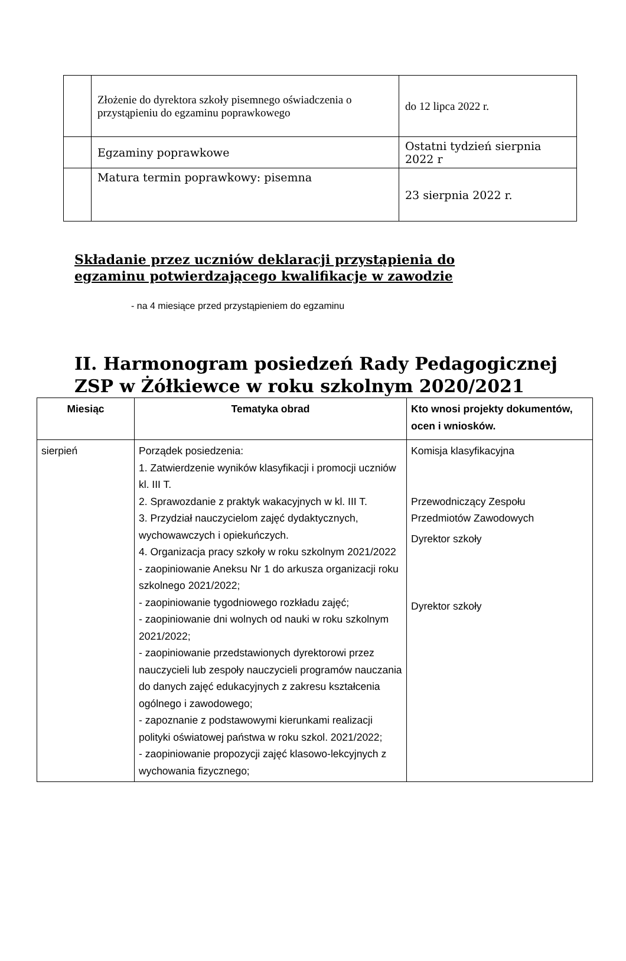| | Złożenie do dyrektora szkoły pisemnego oświadczenia o przystąpieniu do egzaminu poprawkowego | do 12 lipca 2022 r. |
| | Egzaminy poprawkowe | Ostatni tydzień sierpnia 2022 r |
| | Matura termin poprawkowy: pisemna | 23 sierpnia 2022 r. |
Składanie przez uczniów deklaracji przystąpienia do egzaminu potwierdzającego kwalifikacje w zawodzie
- na 4 miesiące przed przystąpieniem do egzaminu
II. Harmonogram posiedzeń Rady Pedagogicznej
ZSP w Żółkiewce w roku szkolnym 2020/2021
| Miesiąc | Tematyka obrad | Kto wnosi projekty dokumentów, ocen i wniosków. |
| --- | --- | --- |
| sierpień | Porządek posiedzenia: 1. Zatwierdzenie wyników klasyfikacji i promocji uczniów kl. III T. 2. Sprawozdanie z praktyk wakacyjnych w kl. III T. 3. Przydział nauczycielom zajęć dydaktycznych, wychowawczych i opiekuńczych. 4. Organizacja pracy szkoły w roku szkolnym 2021/2022 - zaopiniowanie Aneksu Nr 1 do arkusza organizacji roku szkolnego 2021/2022; - zaopiniowanie tygodniowego rozkładu zajęć; - zaopiniowanie dni wolnych od nauki w roku szkolnym 2021/2022; - zaopiniowanie przedstawionych dyrektorowi przez nauczycieli lub zespoły nauczycieli programów nauczania do danych zajęć edukacyjnych z zakresu kształcenia ogólnego i zawodowego; - zapoznanie z podstawowymi kierunkami realizacji polityki oświatowej państwa w roku szkol. 2021/2022; - zaopiniowanie propozycji zajęć klasowo-lekcyjnych z wychowania fizycznego; | Komisja klasyfikacyjna Przewodniczący Zespołu Przedmiotów Zawodowych Dyrektor szkoły Dyrektor szkoły |